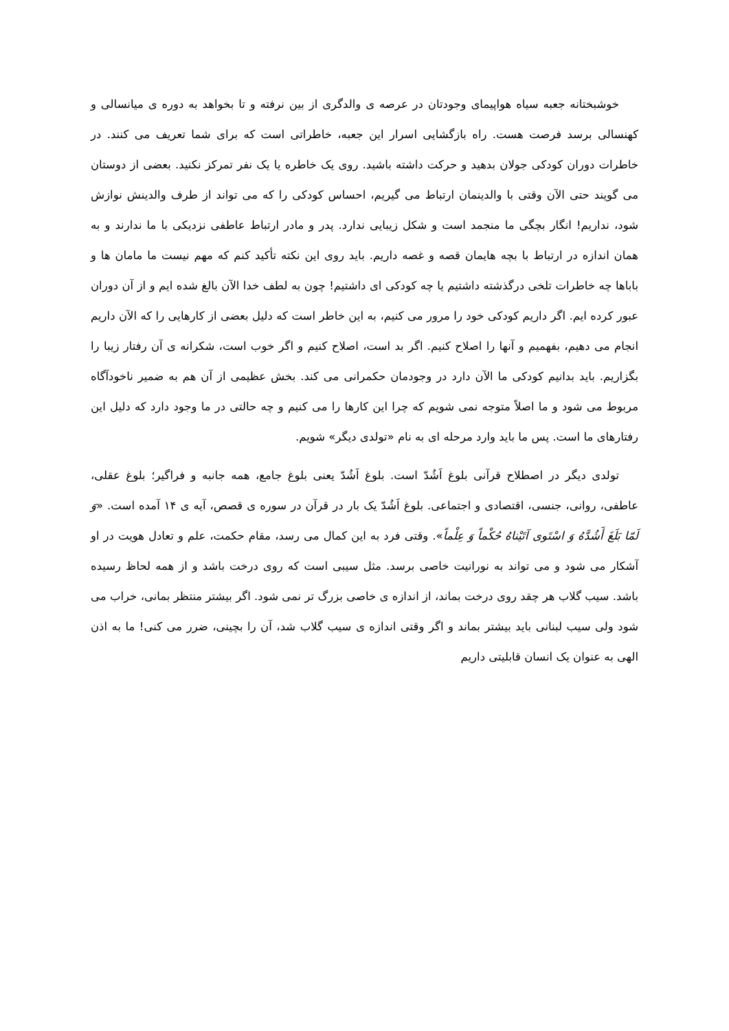خوشبختانه جعبه سیاه هواپیمای وجودتان در عرصه ی والدگری از بین نرفته و تا بخواهد به دوره ی میانسالی و کهنسالی برسد فرصت هست. راه بازگشایی اسرار این جعبه، خاطراتی است که برای شما تعریف می کنند. در خاطرات دوران کودکی جولان بدهید و حرکت داشته باشید. روی یک خاطره یا یک نفر تمرکز نکنید. بعضی از دوستان می گویند حتی الآن وقتی با والدینمان ارتباط می گیریم، احساس کودکی را که می تواند از طرف والدینش نوازش شود، نداریم! انگار بچگی ما منجمد است و شکل زیبایی ندارد. پدر و مادر ارتباط عاطفی نزدیکی با ما ندارند و به همان اندازه در ارتباط با بچه هایمان قصه و غصه داریم. باید روی این نکته تأکید کنم که مهم نیست ما مامان ها و باباها چه خاطرات تلخی درگذشته داشتیم یا چه کودکی ای داشتیم! چون به لطف خدا الآن بالغ شده ایم و از آن دوران عبور کرده ایم. اگر داریم کودکی خود را مرور می کنیم، به این خاطر است که دلیل بعضی از کارهایی را که الآن داریم انجام می دهیم، بفهمیم و آنها را اصلاح کنیم. اگر بد است، اصلاح کنیم و اگر خوب است، شکرانه ی آن رفتار زیبا را بگزاریم. باید بدانیم کودکی ما الآن دارد در وجودمان حکمرانی می کند. بخش عظیمی از آن هم به ضمیر ناخودآگاه مربوط می شود و ما اصلاً متوجه نمی شویم که چرا این کارها را می کنیم و چه حالتی در ما وجود دارد که دلیل این رفتارهای ما است. پس ما باید وارد مرحله ای به نام «تولدی دیگر» شویم.
تولدی دیگر در اصطلاح قرآنی بلوغ اَشُدّ است. بلوغ اَشُدّ یعنی بلوغ جامع، همه جانبه و فراگیر؛ بلوغ عقلی، عاطفی، روانی، جنسی، اقتصادی و اجتماعی. بلوغ اَشُدّ یک بار در قرآن در سوره ی قصص، آیه ی ۱۴ آمده است. «وَ لَمّا بَلَغَ أَشُدَّهُ وَ اسْتَوی آتَیْناهُ حُکْماً وَ عِلْماً». وقتی فرد به این کمال می رسد، مقام حکمت، علم و تعادل هویت در او آشکار می شود و می تواند به نورانیت خاصی برسد. مثل سیبی است که روی درخت باشد و از همه لحاظ رسیده باشد. سیب گلاب هر چقد روی درخت بماند، از اندازه ی خاصی بزرگ تر نمی شود. اگر بیشتر منتظر بمانی، خراب می شود ولی سیب لبنانی باید بیشتر بماند و اگر وقتی اندازه ی سیب گلاب شد، آن را بچینی، ضرر می کنی! ما به اذن الهی به عنوان یک انسان قابلیتی داریم